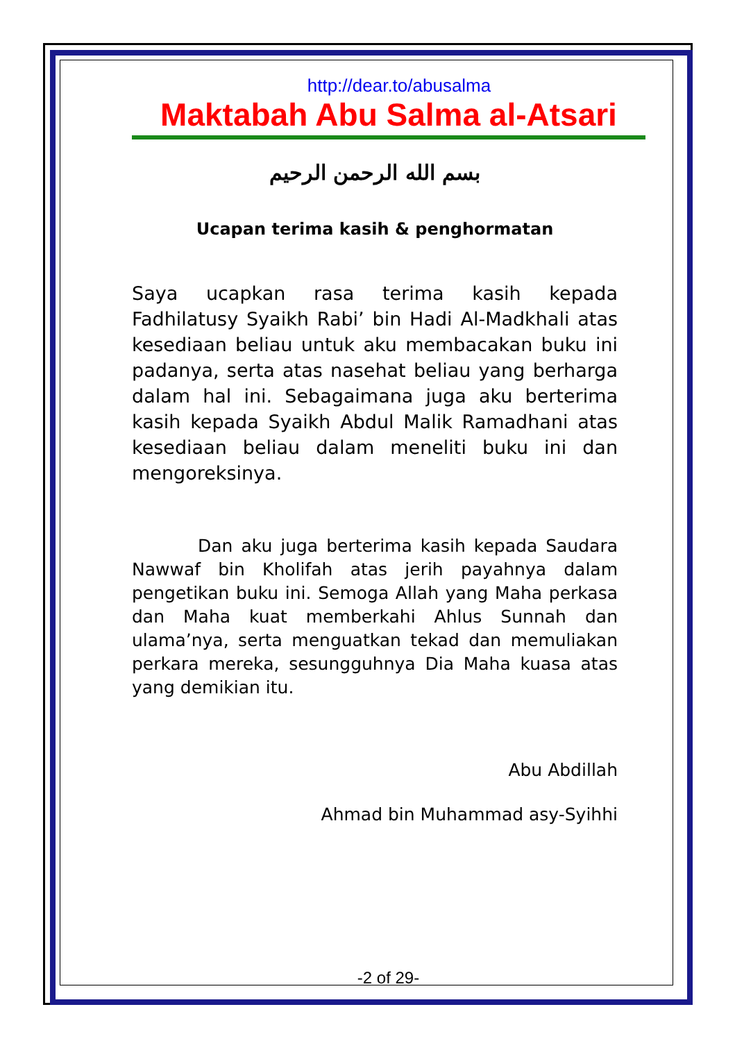http://dear.to/abusalma
Maktabah Abu Salma al-Atsari
بسم الله الرحمن الرحيم
Ucapan terima kasih & penghormatan
Saya ucapkan rasa terima kasih kepada Fadhilatusy Syaikh Rabi’ bin Hadi Al-Madkhali atas kesediaan beliau untuk aku membacakan buku ini padanya, serta atas nasehat beliau yang berharga dalam hal ini. Sebagaimana juga aku berterima kasih kepada Syaikh Abdul Malik Ramadhani atas kesediaan beliau dalam meneliti buku ini dan mengoreksinya.
Dan aku juga berterima kasih kepada Saudara Nawwaf bin Kholifah atas jerih payahnya dalam pengetikan buku ini. Semoga Allah yang Maha perkasa dan Maha kuat memberkahi Ahlus Sunnah dan ulama’nya, serta menguatkan tekad dan memuliakan perkara mereka, sesungguhnya Dia Maha kuasa atas yang demikian itu.
Abu Abdillah
Ahmad bin Muhammad asy-Syihhi
-2 of 29-